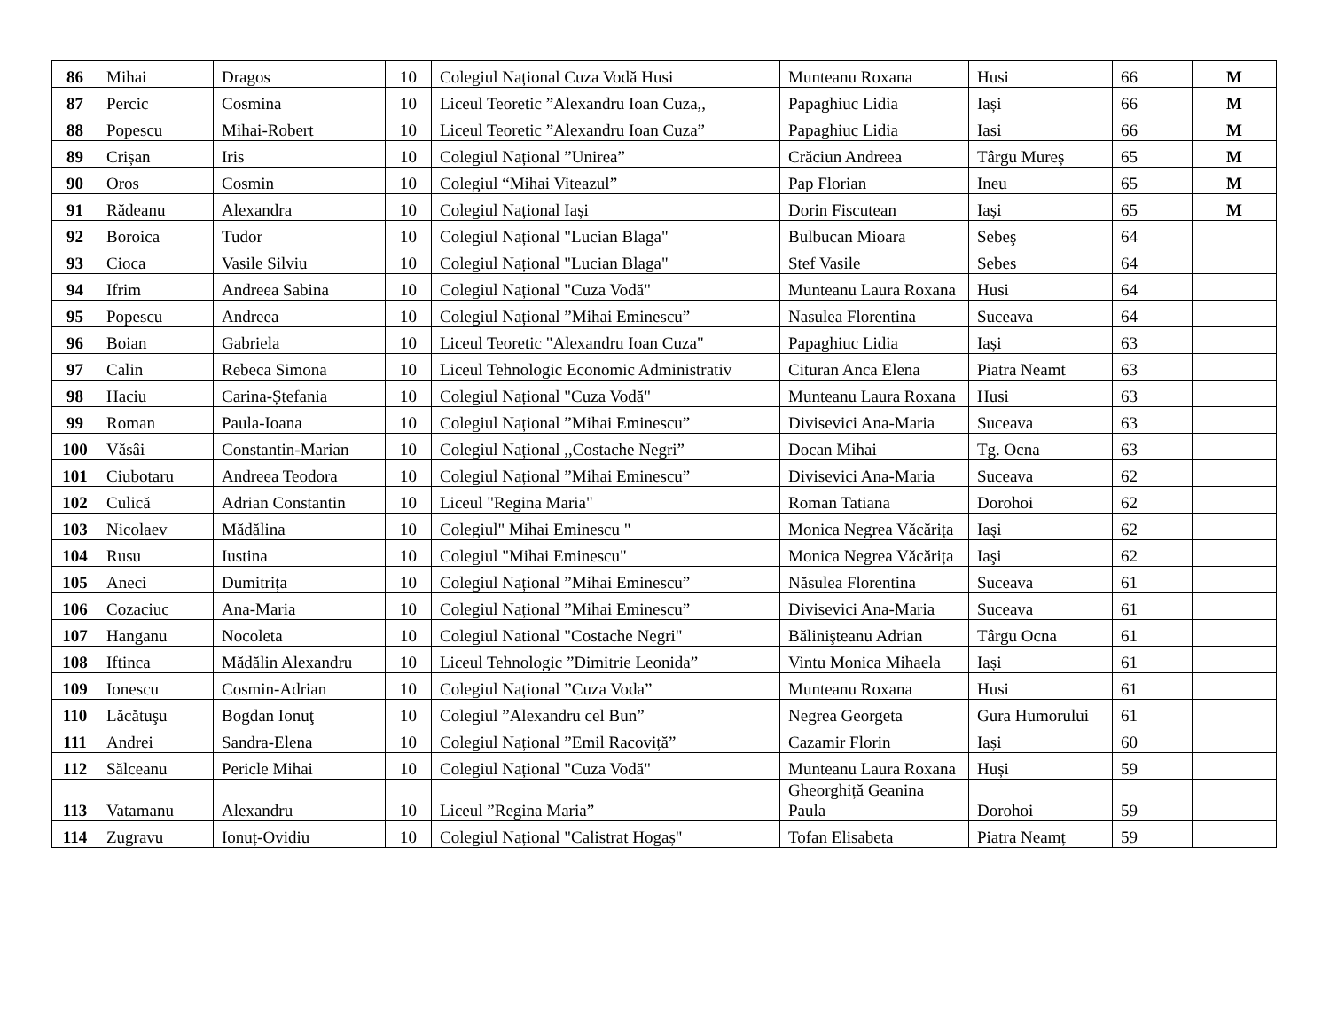| 86 | Mihai | Dragos | 10 | Colegiul Național Cuza Vodă Husi | Munteanu Roxana | Husi | 66 | M |
| 87 | Percic | Cosmina | 10 | Liceul Teoretic ”Alexandru Ioan Cuza,, | Papaghiuc Lidia | Iași | 66 | M |
| 88 | Popescu | Mihai-Robert | 10 | Liceul Teoretic ”Alexandru Ioan Cuza” | Papaghiuc Lidia | Iasi | 66 | M |
| 89 | Crișan | Iris | 10 | Colegiul Național ”Unirea” | Crăciun Andreea | Târgu Mureș | 65 | M |
| 90 | Oros | Cosmin | 10 | Colegiul “Mihai Viteazul” | Pap Florian | Ineu | 65 | M |
| 91 | Rădeanu | Alexandra | 10 | Colegiul Național Iași | Dorin Fiscutean | Iași | 65 | M |
| 92 | Boroica | Tudor | 10 | Colegiul Național "Lucian Blaga" | Bulbucan Mioara | Sebeş | 64 | |
| 93 | Cioca | Vasile Silviu | 10 | Colegiul Național "Lucian Blaga" | Stef Vasile | Sebes | 64 | |
| 94 | Ifrim | Andreea Sabina | 10 | Colegiul Național "Cuza Vodă" | Munteanu Laura Roxana | Husi | 64 | |
| 95 | Popescu | Andreea | 10 | Colegiul Național ”Mihai Eminescu” | Nasulea Florentina | Suceava | 64 | |
| 96 | Boian | Gabriela | 10 | Liceul Teoretic "Alexandru Ioan Cuza" | Papaghiuc Lidia | Iași | 63 | |
| 97 | Calin | Rebeca Simona | 10 | Liceul Tehnologic Economic Administrativ | Cituran Anca Elena | Piatra Neamt | 63 | |
| 98 | Haciu | Carina-Ștefania | 10 | Colegiul Național "Cuza Vodă" | Munteanu Laura Roxana | Husi | 63 | |
| 99 | Roman | Paula-Ioana | 10 | Colegiul Național ”Mihai Eminescu” | Divisevici Ana-Maria | Suceava | 63 | |
| 100 | Văsâi | Constantin-Marian | 10 | Colegiul Național ,,Costache Negri” | Docan Mihai | Tg. Ocna | 63 | |
| 101 | Ciubotaru | Andreea Teodora | 10 | Colegiul Național ”Mihai Eminescu” | Divisevici Ana-Maria | Suceava | 62 | |
| 102 | Culică | Adrian Constantin | 10 | Liceul "Regina Maria" | Roman Tatiana | Dorohoi | 62 | |
| 103 | Nicolaev | Mădălina | 10 | Colegiul" Mihai Eminescu " | Monica Negrea Văcărița | Iaşi | 62 | |
| 104 | Rusu | Iustina | 10 | Colegiul "Mihai Eminescu" | Monica Negrea Văcărița | Iaşi | 62 | |
| 105 | Aneci | Dumitrița | 10 | Colegiul Național ”Mihai Eminescu” | Năsulea Florentina | Suceava | 61 | |
| 106 | Cozaciuc | Ana-Maria | 10 | Colegiul Național ”Mihai Eminescu” | Divisevici Ana-Maria | Suceava | 61 | |
| 107 | Hanganu | Nocoleta | 10 | Colegiul National "Costache Negri" | Bălinişteanu Adrian | Târgu Ocna | 61 | |
| 108 | Iftinca | Mădălin Alexandru | 10 | Liceul Tehnologic ”Dimitrie Leonida” | Vintu Monica Mihaela | Iași | 61 | |
| 109 | Ionescu | Cosmin-Adrian | 10 | Colegiul Național ”Cuza Voda” | Munteanu Roxana | Husi | 61 | |
| 110 | Lăcătuşu | Bogdan Ionuţ | 10 | Colegiul ”Alexandru cel Bun” | Negrea Georgeta | Gura Humorului | 61 | |
| 111 | Andrei | Sandra-Elena | 10 | Colegiul Național ”Emil Racoviță” | Cazamir Florin | Iași | 60 | |
| 112 | Sălceanu | Pericle Mihai | 10 | Colegiul Național "Cuza Vodă" | Munteanu Laura Roxana | Huși | 59 | |
| 113 | Vatamanu | Alexandru | 10 | Liceul ”Regina Maria” | Gheorghiță Geanina Paula | Dorohoi | 59 | |
| 114 | Zugravu | Ionuț-Ovidiu | 10 | Colegiul Național "Calistrat Hogaș" | Tofan Elisabeta | Piatra Neamț | 59 | |